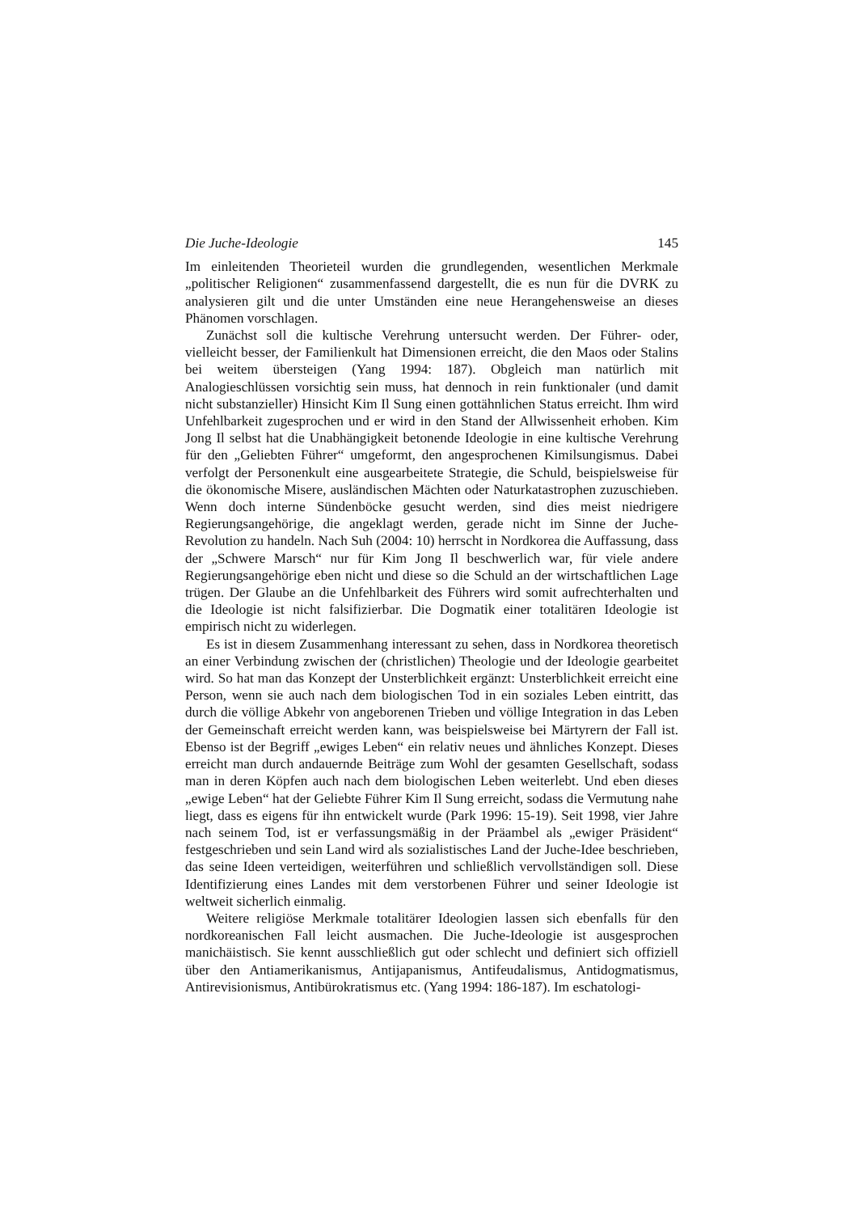Die Juche-Ideologie 145
Im einleitenden Theorieteil wurden die grundlegenden, wesentlichen Merkmale „politischer Religionen“ zusammenfassend dargestellt, die es nun für die DVRK zu analysieren gilt und die unter Umständen eine neue Herangehensweise an dieses Phänomen vorschlagen.
Zunächst soll die kultische Verehrung untersucht werden. Der Führer- oder, vielleicht besser, der Familienkult hat Dimensionen erreicht, die den Maos oder Stalins bei weitem übersteigen (Yang 1994: 187). Obgleich man natürlich mit Analogieschlüssen vorsichtig sein muss, hat dennoch in rein funktionaler (und damit nicht substanzieller) Hinsicht Kim Il Sung einen gottähnlichen Status erreicht. Ihm wird Unfehlbarkeit zugesprochen und er wird in den Stand der Allwissenheit erhoben. Kim Jong Il selbst hat die Unabhängigkeit betonende Ideologie in eine kultische Verehrung für den „Geliebten Führer“ umgeformt, den angesprochenen Kimilsungismus. Dabei verfolgt der Personenkult eine ausgearbeitete Strategie, die Schuld, beispielsweise für die ökonomische Misere, ausländischen Mächten oder Naturkatastrophen zuzuschieben. Wenn doch interne Sündenböcke gesucht werden, sind dies meist niedrigere Regierungsangehörige, die angeklagt werden, gerade nicht im Sinne der Juche-Revolution zu handeln. Nach Suh (2004: 10) herrscht in Nordkorea die Auffassung, dass der „Schwere Marsch“ nur für Kim Jong Il beschwerlich war, für viele andere Regierungsangehörige eben nicht und diese so die Schuld an der wirtschaftlichen Lage trügen. Der Glaube an die Unfehlbarkeit des Führers wird somit aufrechterhalten und die Ideologie ist nicht falsifizierbar. Die Dogmatik einer totalitären Ideologie ist empirisch nicht zu widerlegen.
Es ist in diesem Zusammenhang interessant zu sehen, dass in Nordkorea theoretisch an einer Verbindung zwischen der (christlichen) Theologie und der Ideologie gearbeitet wird. So hat man das Konzept der Unsterblichkeit ergänzt: Unsterblichkeit erreicht eine Person, wenn sie auch nach dem biologischen Tod in ein soziales Leben eintritt, das durch die völlige Abkehr von angeborenen Trieben und völlige Integration in das Leben der Gemeinschaft erreicht werden kann, was beispielsweise bei Märtyrern der Fall ist. Ebenso ist der Begriff „ewiges Leben“ ein relativ neues und ähnliches Konzept. Dieses erreicht man durch andauernde Beiträge zum Wohl der gesamten Gesellschaft, sodass man in deren Köpfen auch nach dem biologischen Leben weiterlebt. Und eben dieses „ewige Leben“ hat der Geliebte Führer Kim Il Sung erreicht, sodass die Vermutung nahe liegt, dass es eigens für ihn entwickelt wurde (Park 1996: 15-19). Seit 1998, vier Jahre nach seinem Tod, ist er verfassungsmäßig in der Präambel als „ewiger Präsident“ festgeschrieben und sein Land wird als sozialistisches Land der Juche-Idee beschrieben, das seine Ideen verteidigen, weiterführen und schließlich vervollständigen soll. Diese Identifizierung eines Landes mit dem verstorbenen Führer und seiner Ideologie ist weltweit sicherlich einmalig.
Weitere religiöse Merkmale totalitärer Ideologien lassen sich ebenfalls für den nordkoreanischen Fall leicht ausmachen. Die Juche-Ideologie ist ausgesprochen manichäistisch. Sie kennt ausschließlich gut oder schlecht und definiert sich offiziell über den Antiamerikanismus, Antijapanismus, Antifeudalismus, Antidogmatismus, Antirevisionismus, Antibürokratismus etc. (Yang 1994: 186-187). Im eschatologi-